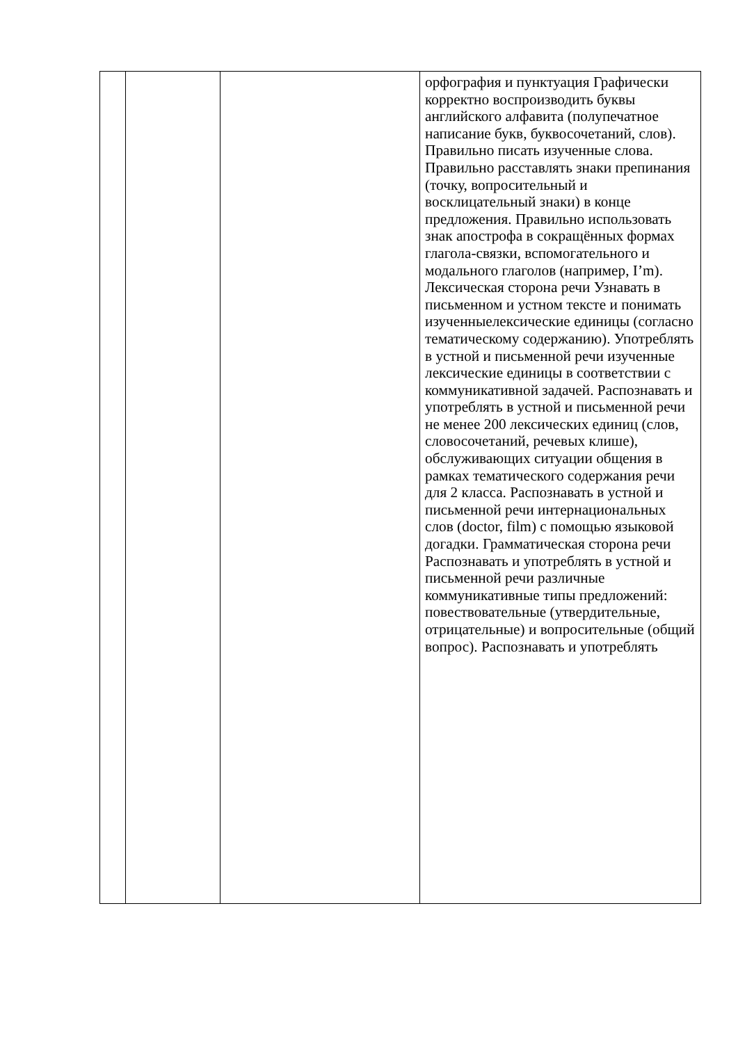| | | | орфография и пунктуация Графически корректно воспроизводить буквы английского алфавита (полупечатное написание букв, буквосочетаний, слов). Правильно писать изученные слова. Правильно расставлять знаки препинания (точку, вопросительный и восклицательный знаки) в конце предложения. Правильно использовать знак апострофа в сокращённых формах глагола-связки, вспомогательного и модального глаголов (например, I’m). Лексическая сторона речи Узнавать в письменном и устном тексте и понимать изученныелексические единицы (согласно тематическому содержанию). Употреблять в устной и письменной речи изученные лексические единицы в соответствии с коммуникативной задачей. Распознавать и употреблять в устной и письменной речи не менее 200 лексических единиц (слов, словосочетаний, речевых клише), обслуживающих ситуации общения в рамках тематического содержания речи для 2 класса. Распознавать в устной и письменной речи интернациональных слов (doctor, film) с помощью языковой догадки. Грамматическая сторона речи Распознавать и употреблять в устной и письменной речи различные коммуникативные типы предложений: повествовательные (утвердительные, отрицательные) и вопросительные (общий вопрос). Распознавать и употреблять |